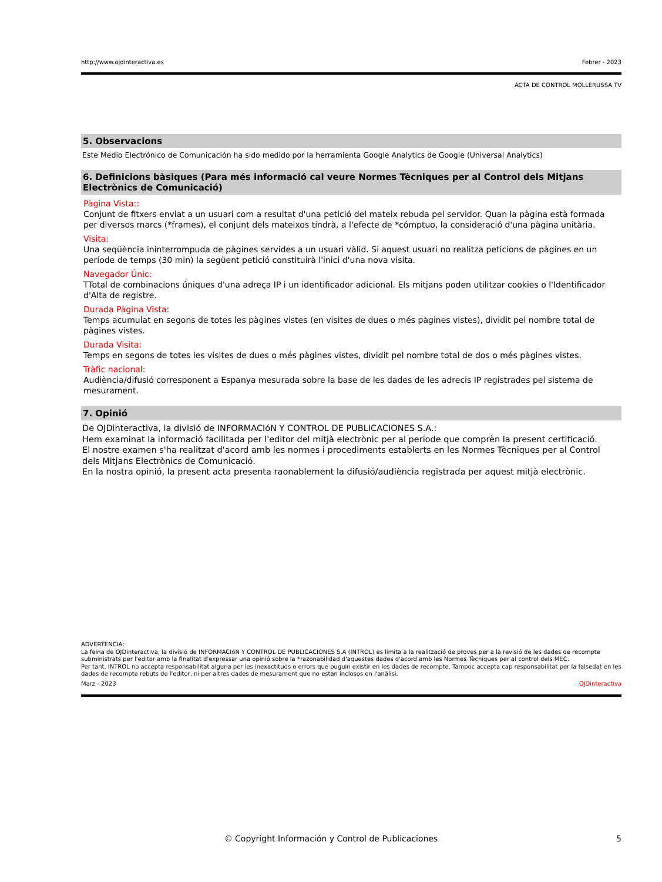http://www.ojdinteractiva.es Febrer - 2023
ACTA DE CONTROL MOLLERUSSA.TV
5. Observacions
Este Medio Electrónico de Comunicación ha sido medido por la herramienta Google Analytics de Google (Universal Analytics)
6. Definicions bàsiques (Para més informació cal veure Normes Tècniques per al Control dels Mitjans Electrònics de Comunicació)
Pàgina Vista::
Conjunt de fitxers enviat a un usuari com a resultat d'una petició del mateix rebuda pel servidor. Quan la pàgina està formada per diversos marcs (*frames), el conjunt dels mateixos tindrà, a l'efecte de *cómptuo, la consideració d'una pàgina unitària.
Visita:
Una seqüència ininterrompuda de pàgines servides a un usuari vàlid. Si aquest usuari no realitza peticions de pàgines en un període de temps (30 min) la següent petició constituirà l'inici d'una nova visita.
Navegador Únic:
TTotal de combinacions úniques d'una adreça IP i un identificador adicional. Els mitjans poden utilitzar cookies o l'Identificador d'Alta de registre.
Durada Pàgina Vista:
Temps acumulat en segons de totes les pàgines vistes (en visites de dues o més pàgines vistes), dividit pel nombre total de pàgines vistes.
Durada Visita:
Temps en segons de totes les visites de dues o més pàgines vistes, dividit pel nombre total de dos o més pàgines vistes.
Tràfic nacional:
Audiència/difusió corresponent a Espanya mesurada sobre la base de les dades de les adrecis IP registrades pel sistema de mesurament.
7. Opinió
De OJDinteractiva, la divisió de INFORMACIóN Y CONTROL DE PUBLICACIONES S.A.:
Hem examinat la informació facilitada per l'editor del mitjà electrònic per al període que comprèn la present certificació.
El nostre examen s'ha realitzat d'acord amb les normes i procediments establerts en les Normes Tècniques per al Control dels Mitjans Electrònics de Comunicació.
En la nostra opinió, la present acta presenta raonablement la difusió/audiència registrada per aquest mitjà electrònic.
ADVERTENCIA:
La feina de OJDinteractiva, la divisió de INFORMACIóN Y CONTROL DE PUBLICACIONES S.A (INTROL) es limita a la realització de proves per a la revisió de les dades de recompte subministrats per l'editor amb la finalitat d'expressar una opinió sobre la *razonabilidad d'aquestes dades d'acord amb les Normes Tècniques per al control dels MEC.
Per tant, INTROL no accepta responsabilitat alguna per les inexactituds o errors que puguin existir en les dades de recompte. Tampoc accepta cap responsabilitat per la falsedat en les dades de recompte rebuts de l'editor, ni per altres dades de mesurament que no estan inclosos en l'anàlisi.
Marz - 2023 OJDinteractiva
© Copyright Información y Control de Publicaciones 5